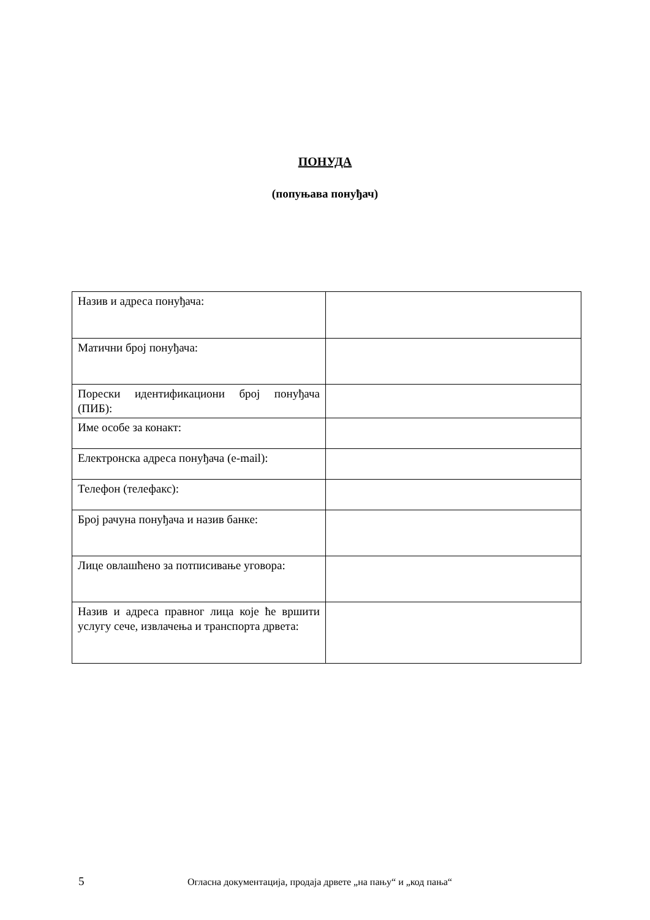ПОНУДА
(попуњава понуђач)
| Назив и адреса понуђача: | |
| Матични број понуђача: | |
| Порески идентификациони број понуђача (ПИБ): | |
| Име особе за конакт: | |
| Електронска адреса понуђача (e-mail): | |
| Телефон (телефакс): | |
| Број рачуна понуђача и назив банке: | |
| Лице овлашћено за потписивање уговора: | |
| Назив и адреса правног лица које ће вршити услугу сече, извлачења и транспорта дрвета: | |
5 Огласна документација, продаја дрвете „на пању“ и „код пања“